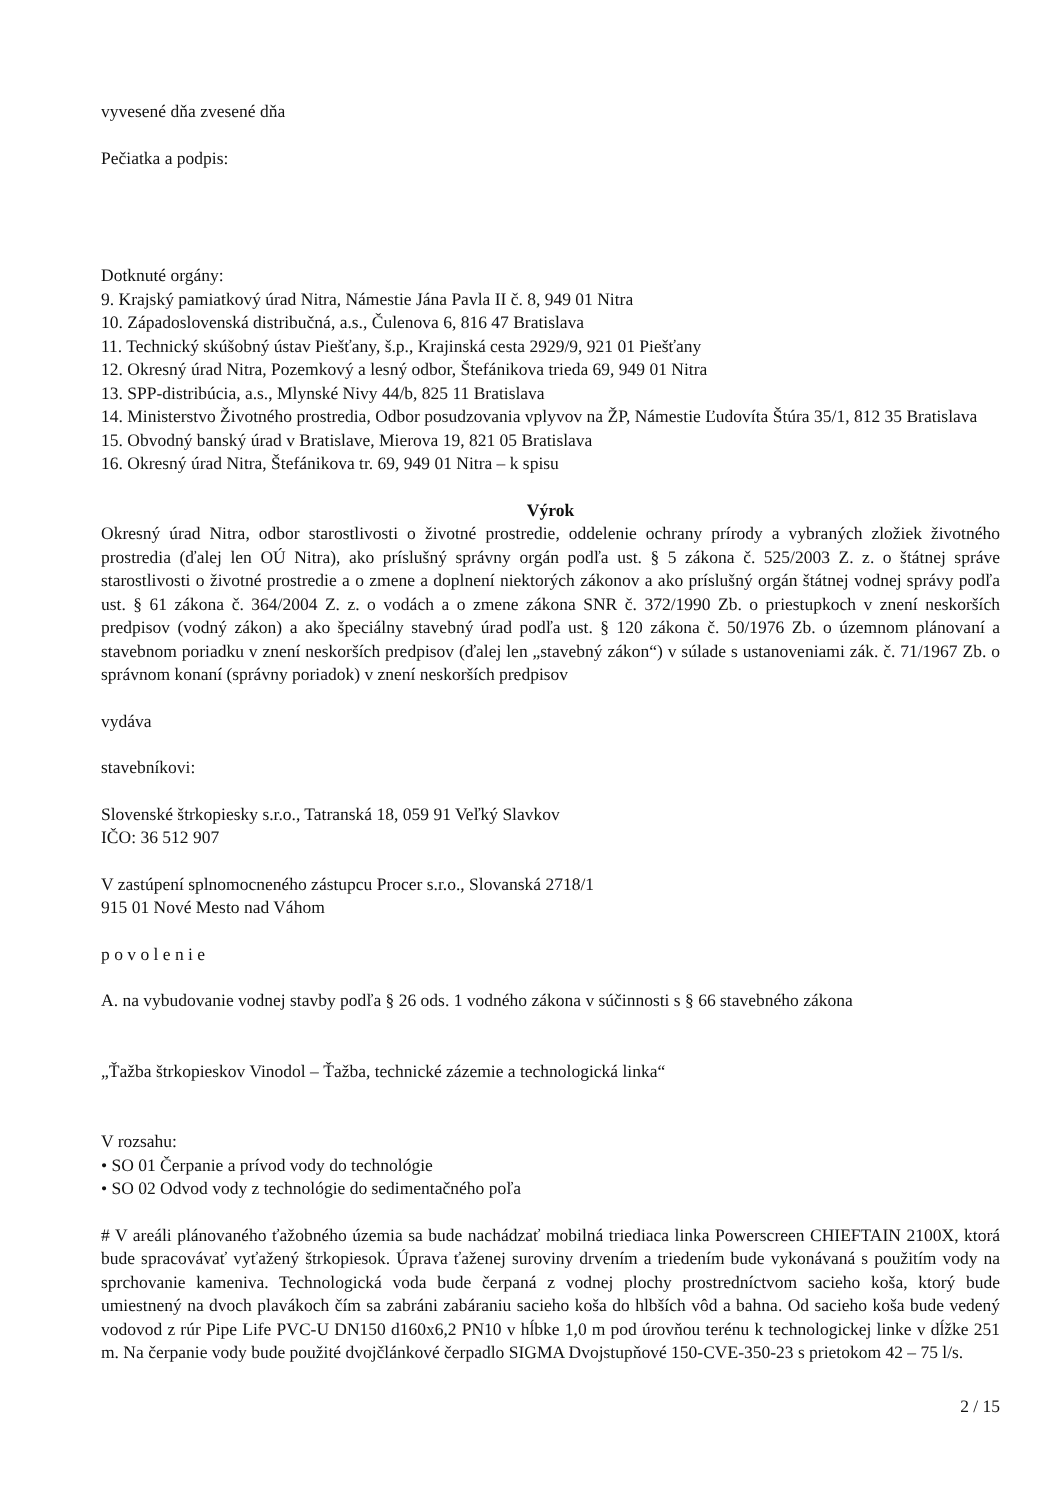vyvesené dňa zvesené dňa
Pečiatka a podpis:
Dotknuté orgány:
9. Krajský pamiatkový úrad Nitra, Námestie Jána Pavla II č. 8, 949 01 Nitra
10. Západoslovenská distribučná, a.s., Čulenova 6, 816 47 Bratislava
11. Technický skúšobný ústav Piešťany, š.p., Krajinská cesta 2929/9, 921 01 Piešťany
12. Okresný úrad Nitra, Pozemkový a lesný odbor, Štefánikova trieda 69, 949 01 Nitra
13. SPP-distribúcia, a.s., Mlynské Nivy 44/b, 825 11 Bratislava
14. Ministerstvo Životného prostredia, Odbor posudzovania vplyvov na ŽP, Námestie Ľudovíta Štúra 35/1, 812 35 Bratislava
15. Obvodný banský úrad v Bratislave, Mierova 19, 821 05 Bratislava
16. Okresný úrad Nitra, Štefánikova tr. 69, 949 01 Nitra – k spisu
Výrok
Okresný úrad Nitra, odbor starostlivosti o životné prostredie, oddelenie ochrany prírody a vybraných zložiek životného prostredia (ďalej len OÚ Nitra), ako príslušný správny orgán podľa ust. § 5 zákona č. 525/2003 Z. z. o štátnej správe starostlivosti o životné prostredie a o zmene a doplnení niektorých zákonov a ako príslušný orgán štátnej vodnej správy podľa ust. § 61 zákona č. 364/2004 Z. z. o vodách a o zmene zákona SNR č. 372/1990 Zb. o priestupkoch v znení neskorších predpisov (vodný zákon) a ako špeciálny stavebný úrad podľa ust. § 120 zákona č. 50/1976 Zb. o územnom plánovaní a stavebnom poriadku v znení neskorších predpisov (ďalej len „stavebný zákon“) v súlade s ustanoveniami zák. č. 71/1967 Zb. o správnom konaní (správny poriadok) v znení neskorších predpisov
vydáva
stavebníkovi:
Slovenské štrkopiesky s.r.o., Tatranská 18, 059 91 Veľký Slavkov
IČO: 36 512 907
V zastúpení splnomocneného zástupcu Procer s.r.o., Slovanská 2718/1
915 01 Nové Mesto nad Váhom
p o v o l e n i e
A. na vybudovanie vodnej stavby podľa § 26 ods. 1 vodného zákona v súčinnosti s § 66 stavebného zákona
„Ťažba štrkopieskov Vinodol – Ťažba, technické zázemie a technologická linka“
V rozsahu:
• SO 01 Čerpanie a prívod vody do technológie
• SO 02 Odvod vody z technológie do sedimentačného poľa
# V areáli plánovaného ťažobného územia sa bude nachádzať mobilná triediaca linka Powerscreen CHIEFTAIN 2100X, ktorá bude spracovávať vyťažený štrkopiesok. Úprava ťaženej suroviny drvením a triedením bude vykonávaná s použitím vody na sprchovanie kameniva. Technologická voda bude čerpaná z vodnej plochy prostredníctvom sacieho koša, ktorý bude umiestnený na dvoch plavákoch čím sa zabráni zabáraniu sacieho koša do hlbších vôd a bahna. Od sacieho koša bude vedený vodovod z rúr Pipe Life PVC-U DN150 d160x6,2 PN10 v hĺbke 1,0 m pod úrovňou terénu k technologickej linke v dĺžke 251 m. Na čerpanie vody bude použité dvojčlánkové čerpadlo SIGMA Dvojstupňové 150-CVE-350-23 s prietokom 42 – 75 l/s.
2 / 15